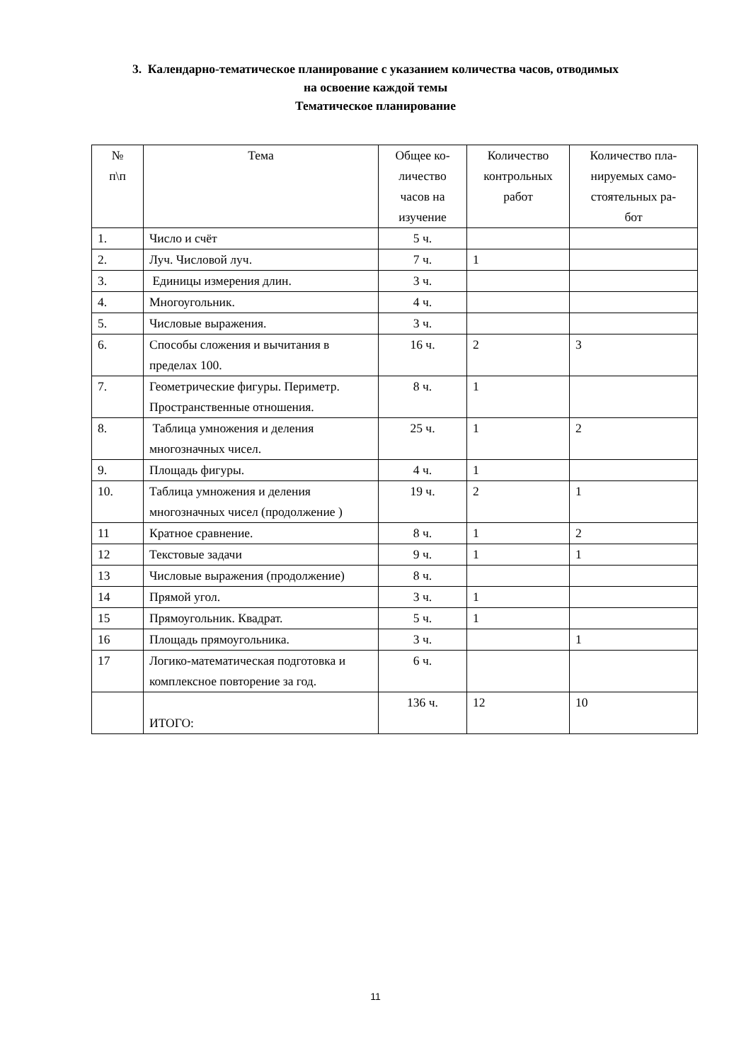3. Календарно-тематическое планирование с указанием количества часов, отводимых
на освоение каждой темы
Тематическое планирование
| № п\п | Тема | Общее ко- личество часов на изучение | Количество контрольных работ | Количество пла- нируемых само- стоятельных ра- бот |
| --- | --- | --- | --- | --- |
| 1. | Число и счёт | 5 ч. | | |
| 2. | Луч. Числовой луч. | 7 ч. | 1 | |
| 3. | Единицы измерения длин. | 3 ч. | | |
| 4. | Многоугольник. | 4 ч. | | |
| 5. | Числовые выражения. | 3 ч. | | |
| 6. | Способы сложения и вычитания в пределах 100. | 16 ч. | 2 | 3 |
| 7. | Геометрические фигуры. Периметр. Пространственные отношения. | 8 ч. | 1 | |
| 8. | Таблица умножения и деления многозначных чисел. | 25 ч. | 1 | 2 |
| 9. | Площадь фигуры. | 4 ч. | 1 | |
| 10. | Таблица умножения и деления многозначных чисел (продолжение ) | 19 ч. | 2 | 1 |
| 11 | Кратное сравнение. | 8 ч. | 1 | 2 |
| 12 | Текстовые задачи | 9 ч. | 1 | 1 |
| 13 | Числовые выражения (продолжение) | 8 ч. | | |
| 14 | Прямой угол. | 3 ч. | 1 | |
| 15 | Прямоугольник. Квадрат. | 5 ч. | 1 | |
| 16 | Площадь прямоугольника. | 3 ч. | | 1 |
| 17 | Логико-математическая подготовка и комплексное повторение за год. | 6 ч. | | |
| | ИТОГО: | 136 ч. | 12 | 10 |
11